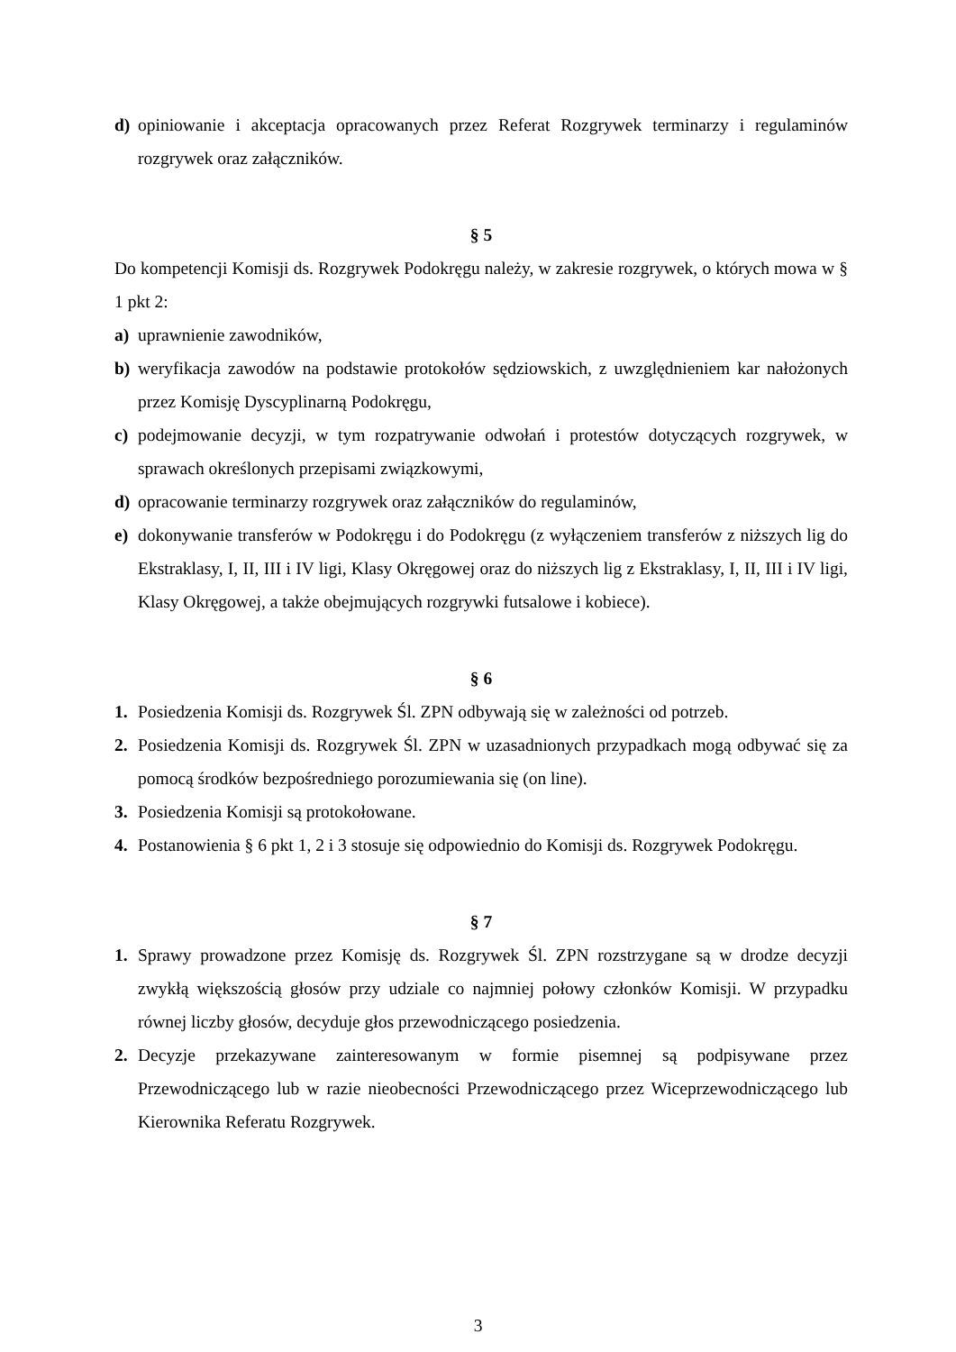d) opiniowanie i akceptacja opracowanych przez Referat Rozgrywek terminarzy i regulaminów rozgrywek oraz załączników.
§ 5
Do kompetencji Komisji ds. Rozgrywek Podokręgu należy, w zakresie rozgrywek, o których mowa w § 1 pkt 2:
a) uprawnienie zawodników,
b) weryfikacja zawodów na podstawie protokołów sędziowskich, z uwzględnieniem kar nałożonych przez Komisję Dyscyplinarną Podokręgu,
c) podejmowanie decyzji, w tym rozpatrywanie odwołań i protestów dotyczących rozgrywek, w sprawach określonych przepisami związkowymi,
d) opracowanie terminarzy rozgrywek oraz załączników do regulaminów,
e) dokonywanie transferów w Podokręgu i do Podokręgu (z wyłączeniem transferów z niższych lig do Ekstraklasy, I, II, III i IV ligi, Klasy Okręgowej oraz do niższych lig z Ekstraklasy, I, II, III i IV ligi, Klasy Okręgowej, a także obejmujących rozgrywki futsalowe i kobiece).
§ 6
1. Posiedzenia Komisji ds. Rozgrywek Śl. ZPN odbywają się w zależności od potrzeb.
2. Posiedzenia Komisji ds. Rozgrywek Śl. ZPN w uzasadnionych przypadkach mogą odbywać się za pomocą środków bezpośredniego porozumiewania się (on line).
3. Posiedzenia Komisji są protokołowane.
4. Postanowienia § 6 pkt 1, 2 i 3 stosuje się odpowiednio do Komisji ds. Rozgrywek Podokręgu.
§ 7
1. Sprawy prowadzone przez Komisję ds. Rozgrywek Śl. ZPN rozstrzygane są w drodze decyzji zwykłą większością głosów przy udziale co najmniej połowy członków Komisji. W przypadku równej liczby głosów, decyduje głos przewodniczącego posiedzenia.
2. Decyzje przekazywane zainteresowanym w formie pisemnej są podpisywane przez Przewodniczącego lub w razie nieobecności Przewodniczącego przez Wiceprzewodniczącego lub Kierownika Referatu Rozgrywek.
3